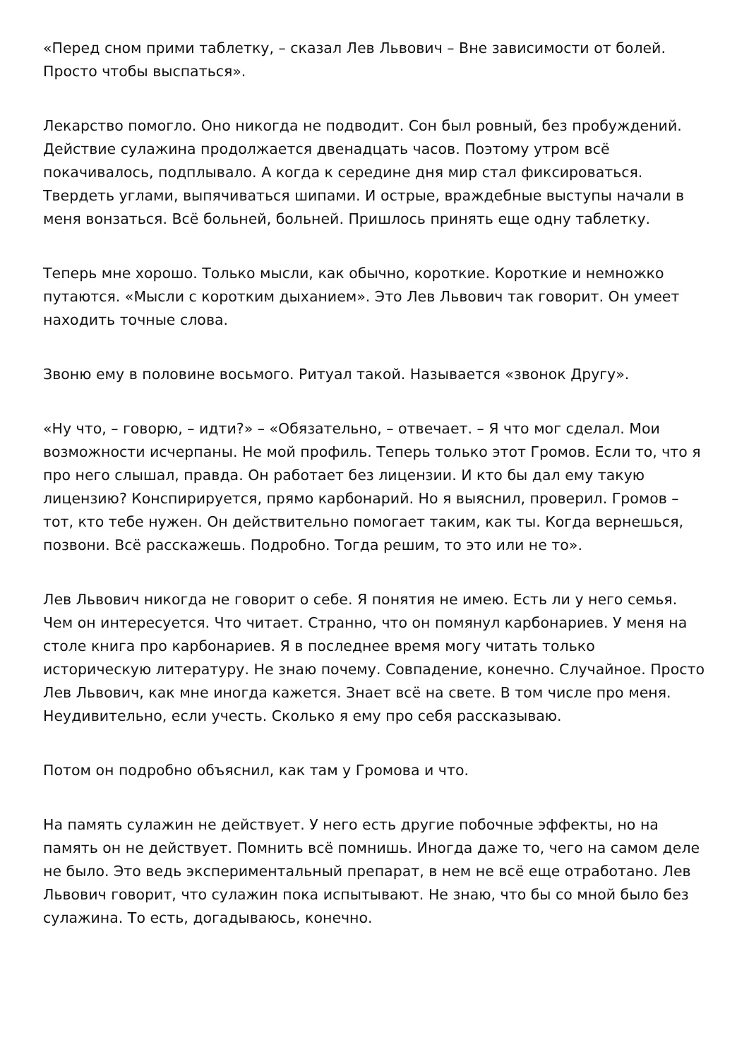«Перед сном прими таблетку, – сказал Лев Львович – Вне зависимости от болей. Просто чтобы выспаться».
Лекарство помогло. Оно никогда не подводит. Сон был ровный, без пробуждений. Действие сулажина продолжается двенадцать часов. Поэтому утром всё покачивалось, подплывало. А когда к середине дня мир стал фиксироваться. Твердеть углами, выпячиваться шипами. И острые, враждебные выступы начали в меня вонзаться. Всё больней, больней. Пришлось принять еще одну таблетку.
Теперь мне хорошо. Только мысли, как обычно, короткие. Короткие и немножко путаются. «Мысли с коротким дыханием». Это Лев Львович так говорит. Он умеет находить точные слова.
Звоню ему в половине восьмого. Ритуал такой. Называется «звонок Другу».
«Ну что, – говорю, – идти?» – «Обязательно, – отвечает. – Я что мог сделал. Мои возможности исчерпаны. Не мой профиль. Теперь только этот Громов. Если то, что я про него слышал, правда. Он работает без лицензии. И кто бы дал ему такую лицензию? Конспирируется, прямо карбонарий. Но я выяснил, проверил. Громов – тот, кто тебе нужен. Он действительно помогает таким, как ты. Когда вернешься, позвони. Всё расскажешь. Подробно. Тогда решим, то это или не то».
Лев Львович никогда не говорит о себе. Я понятия не имею. Есть ли у него семья. Чем он интересуется. Что читает. Странно, что он помянул карбонариев. У меня на столе книга про карбонариев. Я в последнее время могу читать только историческую литературу. Не знаю почему. Совпадение, конечно. Случайное. Просто Лев Львович, как мне иногда кажется. Знает всё на свете. В том числе про меня. Неудивительно, если учесть. Сколько я ему про себя рассказываю.
Потом он подробно объяснил, как там у Громова и что.
На память сулажин не действует. У него есть другие побочные эффекты, но на память он не действует. Помнить всё помнишь. Иногда даже то, чего на самом деле не было. Это ведь экспериментальный препарат, в нем не всё еще отработано. Лев Львович говорит, что сулажин пока испытывают. Не знаю, что бы со мной было без сулажина. То есть, догадываюсь, конечно.